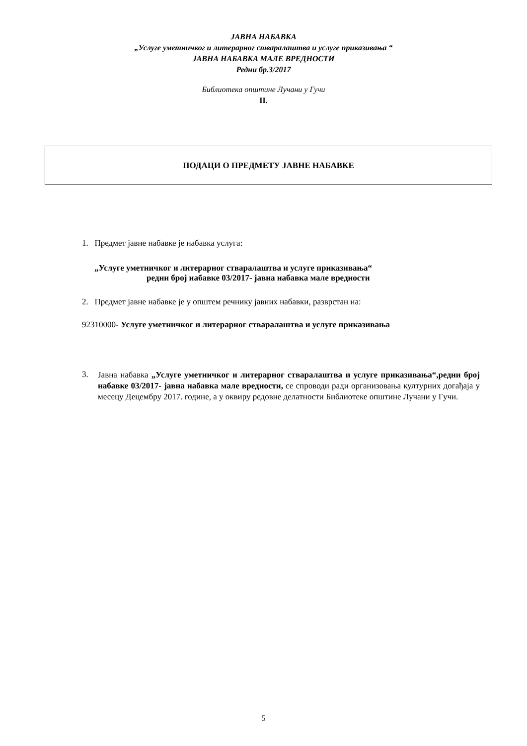ЈАВНА НАБАВКА
„Услуге уметничког и литерарног стваралаштва и услуге приказивања “
ЈАВНА НАБАВКА МАЛЕ ВРЕДНОСТИ
Редни бр.3/2017
Библиотека општине Лучани у Гучи
II.
ПОДАЦИ О ПРЕДМЕТУ ЈАВНЕ НАБАВКЕ
1. Предмет јавне набавке је набавка услуга:
„Услуге уметничког и литерарног стваралаштва и услуге приказивања“
редни број набавке 03/2017- јавна набавка мале вредности
2. Предмет јавне набавке је у општем речнику јавних набавки, разврстан на:
92310000- Услуге уметничког и литерарног стваралаштва и услуге приказивања
3.
Јавна набавка „Услуге уметничког и литерарног стваралаштва и услуге приказивања“,редни број набавке 03/2017- јавна набавка мале вредности, се спроводи ради организовања културних догађаја у месецу Децембру 2017. године, а у оквиру редовне делатности Библиотеке општине Лучани у Гучи.
5